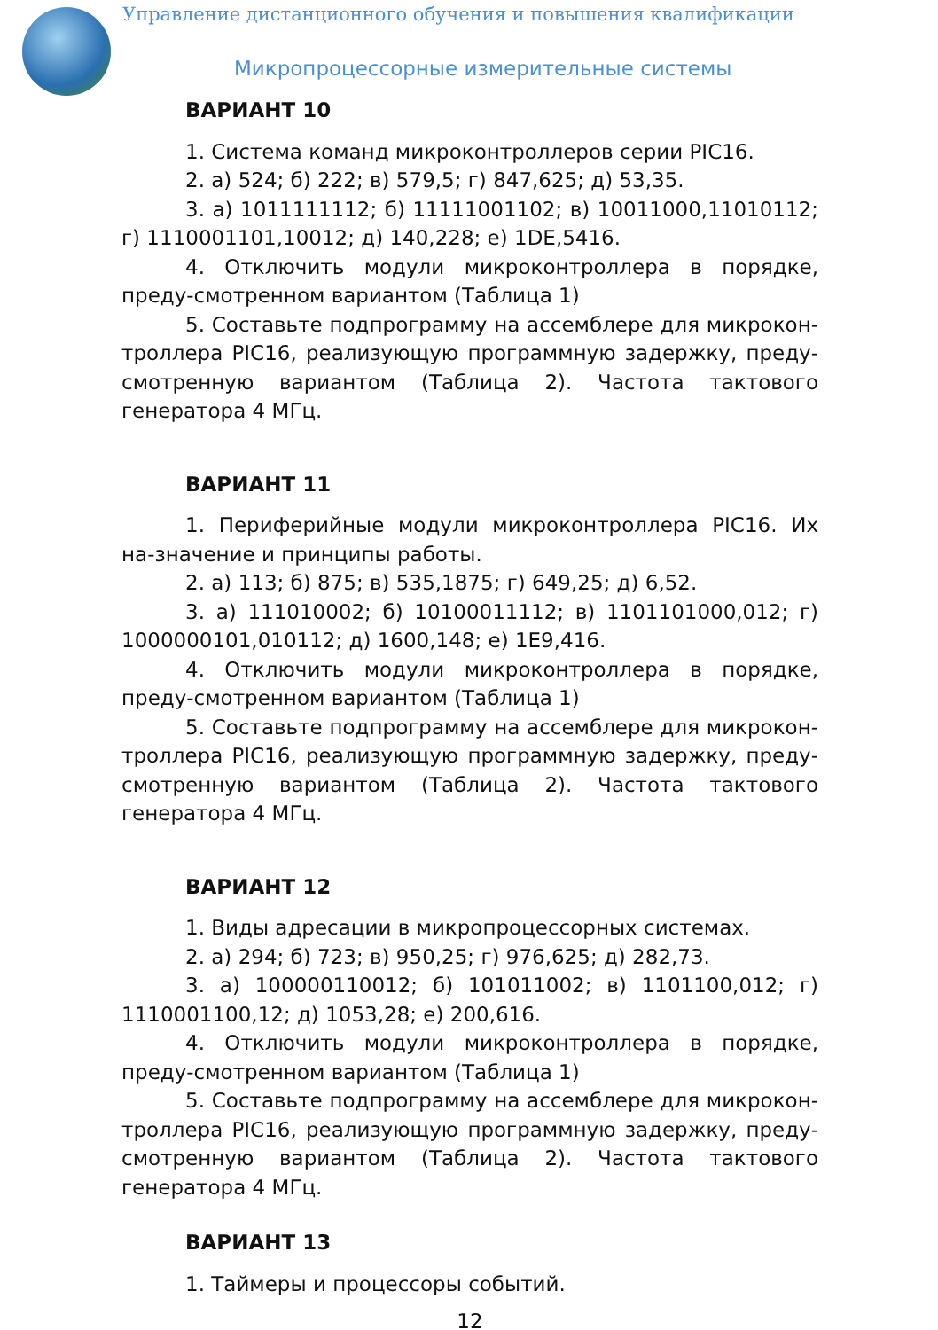Управление дистанционного обучения и повышения квалификации
Микропроцессорные измерительные системы
ВАРИАНТ 10
1. Система команд микроконтроллеров серии PIC16.
2. а) 524; б) 222; в) 579,5; г) 847,625; д) 53,35.
3. а) 1011111112; б) 11111001102; в) 10011000,11010112; г) 1110001101,10012; д) 140,228; е) 1DE,5416.
4. Отключить модули микроконтроллера в порядке, преду-смотренном вариантом (Таблица 1)
5. Составьте подпрограмму на ассемблере для микрокон-троллера PIC16, реализующую программную задержку, преду-смотренную вариантом (Таблица 2). Частота тактового генератора 4 МГц.
ВАРИАНТ 11
1. Периферийные модули микроконтроллера PIC16. Их на-значение и принципы работы.
2. а) 113; б) 875; в) 535,1875; г) 649,25; д) 6,52.
3. а) 111010002; б) 10100011112; в) 1101101000,012; г) 1000000101,010112; д) 1600,148; е) 1E9,416.
4. Отключить модули микроконтроллера в порядке, преду-смотренном вариантом (Таблица 1)
5. Составьте подпрограмму на ассемблере для микрокон-троллера PIC16, реализующую программную задержку, преду-смотренную вариантом (Таблица 2). Частота тактового генератора 4 МГц.
ВАРИАНТ 12
1. Виды адресации в микропроцессорных системах.
2. а) 294; б) 723; в) 950,25; г) 976,625; д) 282,73.
3. а) 100000110012; б) 101011002; в) 1101100,012; г) 1110001100,12; д) 1053,28; е) 200,616.
4. Отключить модули микроконтроллера в порядке, преду-смотренном вариантом (Таблица 1)
5. Составьте подпрограмму на ассемблере для микрокон-троллера PIC16, реализующую программную задержку, преду-смотренную вариантом (Таблица 2). Частота тактового генератора 4 МГц.
ВАРИАНТ 13
1. Таймеры и процессоры событий.
12